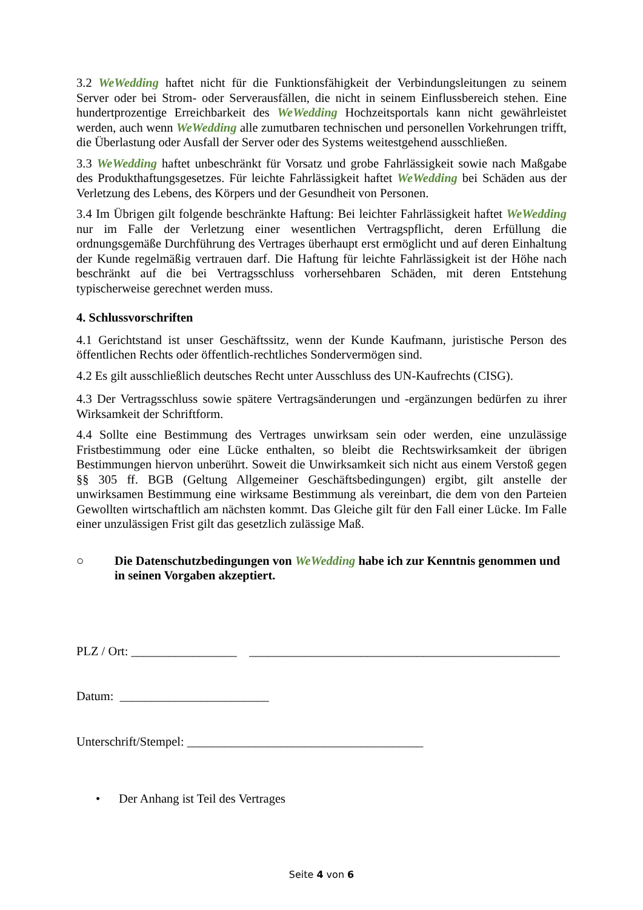3.2 WeWedding haftet nicht für die Funktionsfähigkeit der Verbindungsleitungen zu seinem Server oder bei Strom- oder Serverausfällen, die nicht in seinem Einflussbereich stehen. Eine hundertprozentige Erreichbarkeit des WeWedding Hochzeitsportals kann nicht gewährleistet werden, auch wenn WeWedding alle zumutbaren technischen und personellen Vorkehrungen trifft, die Überlastung oder Ausfall der Server oder des Systems weitestgehend ausschließen.
3.3 WeWedding haftet unbeschränkt für Vorsatz und grobe Fahrlässigkeit sowie nach Maßgabe des Produkthaftungsgesetzes. Für leichte Fahrlässigkeit haftet WeWedding bei Schäden aus der Verletzung des Lebens, des Körpers und der Gesundheit von Personen.
3.4 Im Übrigen gilt folgende beschränkte Haftung: Bei leichter Fahrlässigkeit haftet WeWedding nur im Falle der Verletzung einer wesentlichen Vertragspflicht, deren Erfüllung die ordnungsgemäße Durchführung des Vertrages überhaupt erst ermöglicht und auf deren Einhaltung der Kunde regelmäßig vertrauen darf. Die Haftung für leichte Fahrlässigkeit ist der Höhe nach beschränkt auf die bei Vertragsschluss vorhersehbaren Schäden, mit deren Entstehung typischerweise gerechnet werden muss.
4. Schlussvorschriften
4.1 Gerichtstand ist unser Geschäftssitz, wenn der Kunde Kaufmann, juristische Person des öffentlichen Rechts oder öffentlich-rechtliches Sondervermögen sind.
4.2 Es gilt ausschließlich deutsches Recht unter Ausschluss des UN-Kaufrechts (CISG).
4.3 Der Vertragsschluss sowie spätere Vertragsänderungen und -ergänzungen bedürfen zu ihrer Wirksamkeit der Schriftform.
4.4 Sollte eine Bestimmung des Vertrages unwirksam sein oder werden, eine unzulässige Fristbestimmung oder eine Lücke enthalten, so bleibt die Rechtswirksamkeit der übrigen Bestimmungen hiervon unberührt. Soweit die Unwirksamkeit sich nicht aus einem Verstoß gegen §§ 305 ff. BGB (Geltung Allgemeiner Geschäftsbedingungen) ergibt, gilt anstelle der unwirksamen Bestimmung eine wirksame Bestimmung als vereinbart, die dem von den Parteien Gewollten wirtschaftlich am nächsten kommt. Das Gleiche gilt für den Fall einer Lücke. Im Falle einer unzulässigen Frist gilt das gesetzlich zulässige Maß.
○ Die Datenschutzbedingungen von WeWedding habe ich zur Kenntnis genommen und in seinen Vorgaben akzeptiert.
PLZ / Ort: _________________ __________________________________________________
Datum: ________________________
Unterschrift/Stempel: ______________________________________
• Der Anhang ist Teil des Vertrages
Seite 4 von 6